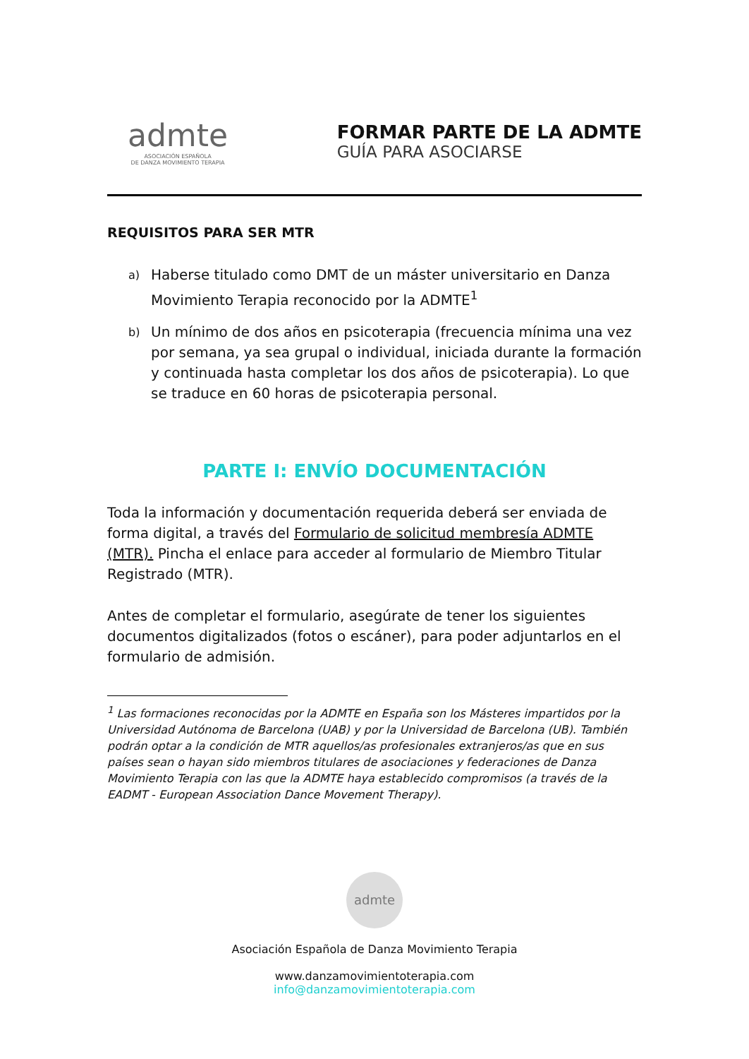admte
ASOCIACIÓN ESPAÑOLA
DE DANZA MOVIMIENTO TERAPIA
FORMAR PARTE DE LA ADMTE
GUÍA PARA ASOCIARSE
REQUISITOS PARA SER MTR
a) Haberse titulado como DMT de un máster universitario en Danza Movimiento Terapia reconocido por la ADMTE<sup>1</sup>
b) Un mínimo de dos años en psicoterapia (frecuencia mínima una vez por semana, ya sea grupal o individual, iniciada durante la formación y continuada hasta completar los dos años de psicoterapia). Lo que se traduce en 60 horas de psicoterapia personal.
PARTE I: ENVÍO DOCUMENTACIÓN
Toda la información y documentación requerida deberá ser enviada de forma digital, a través del Formulario de solicitud membresía ADMTE (MTR). Pincha el enlace para acceder al formulario de Miembro Titular Registrado (MTR).
Antes de completar el formulario, asegúrate de tener los siguientes documentos digitalizados (fotos o escáner), para poder adjuntarlos en el formulario de admisión.
<sup>1</sup> Las formaciones reconocidas por la ADMTE en España son los Másteres impartidos por la Universidad Autónoma de Barcelona (UAB) y por la Universidad de Barcelona (UB). También podrán optar a la condición de MTR aquellos/as profesionales extranjeros/as que en sus países sean o hayan sido miembros titulares de asociaciones y federaciones de Danza Movimiento Terapia con las que la ADMTE haya establecido compromisos (a través de la EADMT - European Association Dance Movement Therapy).
admte
Asociación Española de Danza Movimiento Terapia
www.danzamovimientoterapia.com
info@danzamovimientoterapia.com